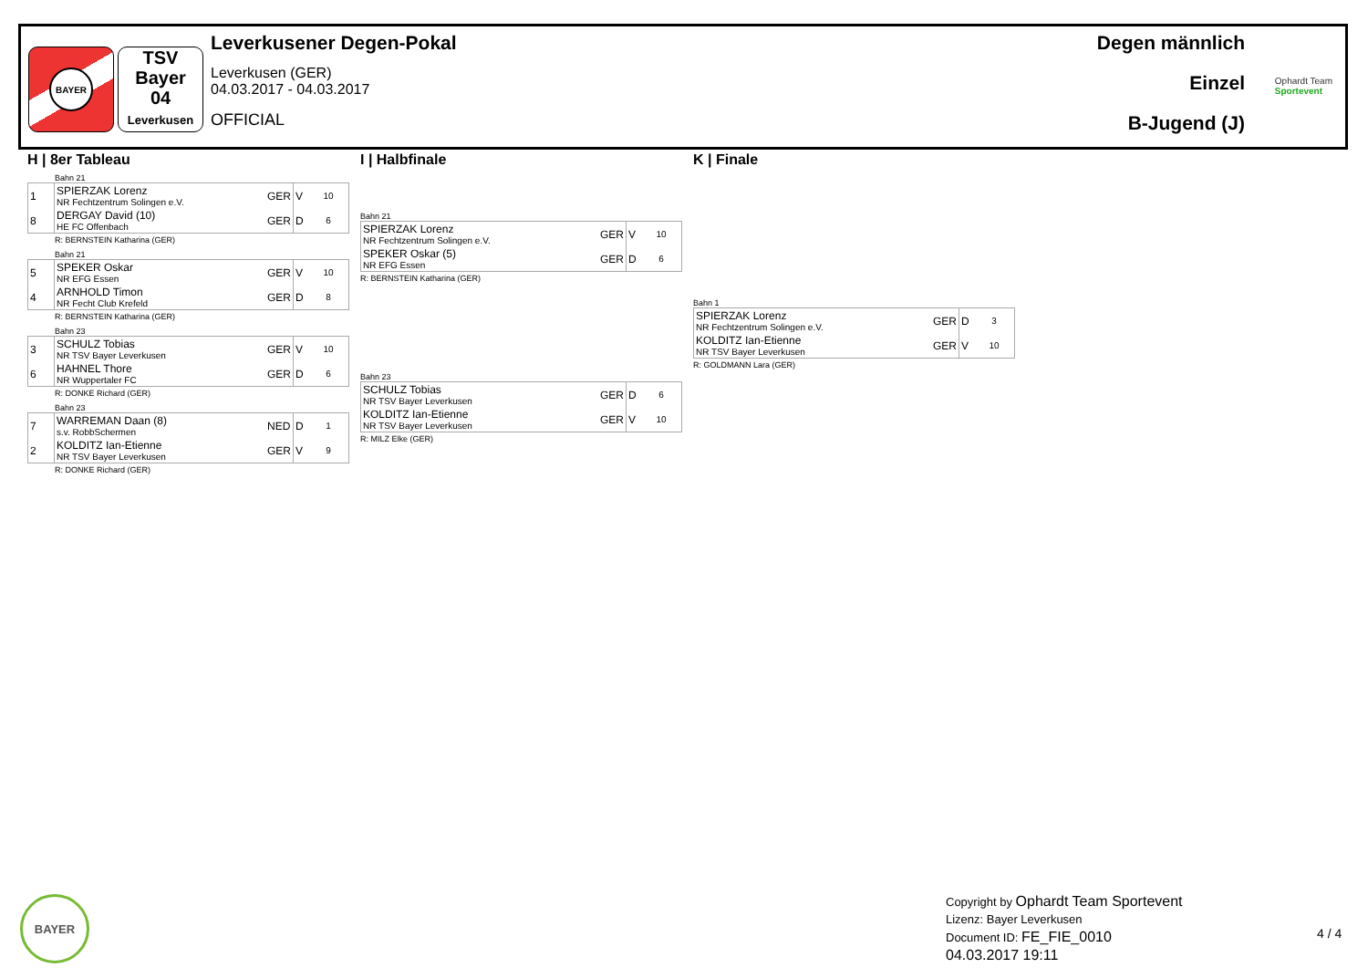BAYER
TSV
Bayer
04
Leverkusen
Leverkusener Degen-Pokal
Leverkusen (GER)
04.03.2017 - 04.03.2017
OFFICIAL
Degen männlich
Einzel
B-Jugend (J)
Ophardt Team
Sportevent
H | 8er Tableau
Bahn 21
| 1 | SPIERZAK Lorenz NR Fechtzentrum Solingen e.V. | GER | V | 10 |
| 8 | DERGAY David (10) HE FC Offenbach | GER | D | 6 |
R: BERNSTEIN Katharina (GER)
Bahn 21
| 5 | SPEKER Oskar NR EFG Essen | GER | V | 10 |
| 4 | ARNHOLD Timon NR Fecht Club Krefeld | GER | D | 8 |
R: BERNSTEIN Katharina (GER)
Bahn 23
| 3 | SCHULZ Tobias NR TSV Bayer Leverkusen | GER | V | 10 |
| 6 | HAHNEL Thore NR Wuppertaler FC | GER | D | 6 |
R: DONKE Richard (GER)
Bahn 23
| 7 | WARREMAN Daan (8) s.v. RobbSchermen | NED | D | 1 |
| 2 | KOLDITZ Ian-Etienne NR TSV Bayer Leverkusen | GER | V | 9 |
R: DONKE Richard (GER)
I | Halbfinale
Bahn 21
| SPIERZAK Lorenz NR Fechtzentrum Solingen e.V. | GER | V | 10 |
| SPEKER Oskar (5) NR EFG Essen | GER | D | 6 |
R: BERNSTEIN Katharina (GER)
Bahn 23
| SCHULZ Tobias NR TSV Bayer Leverkusen | GER | D | 6 |
| KOLDITZ Ian-Etienne NR TSV Bayer Leverkusen | GER | V | 10 |
R: MILZ Elke (GER)
K | Finale
Bahn 1
| SPIERZAK Lorenz NR Fechtzentrum Solingen e.V. | GER | D | 3 |
| KOLDITZ Ian-Etienne NR TSV Bayer Leverkusen | GER | V | 10 |
R: GOLDMANN Lara (GER)
BAYER
Copyright by Ophardt Team Sportevent
Lizenz: Bayer Leverkusen
Document ID: FE_FIE_0010
04.03.2017 19:11
4 / 4